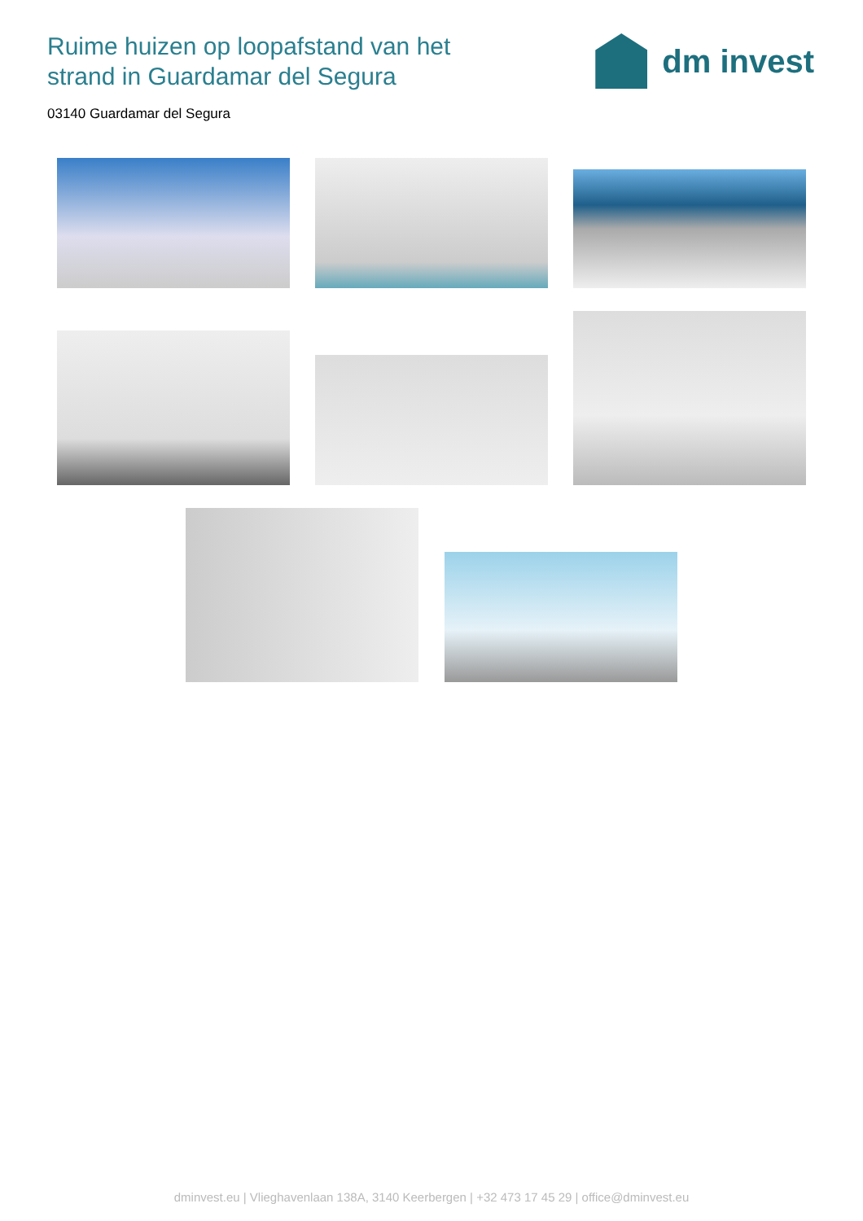Ruime huizen op loopafstand van het
strand in Guardamar del Segura
dm invest
03140 Guardamar del Segura
dminvest.eu | Vlieghavenlaan 138A, 3140 Keerbergen | +32 473 17 45 29 | office@dminvest.eu